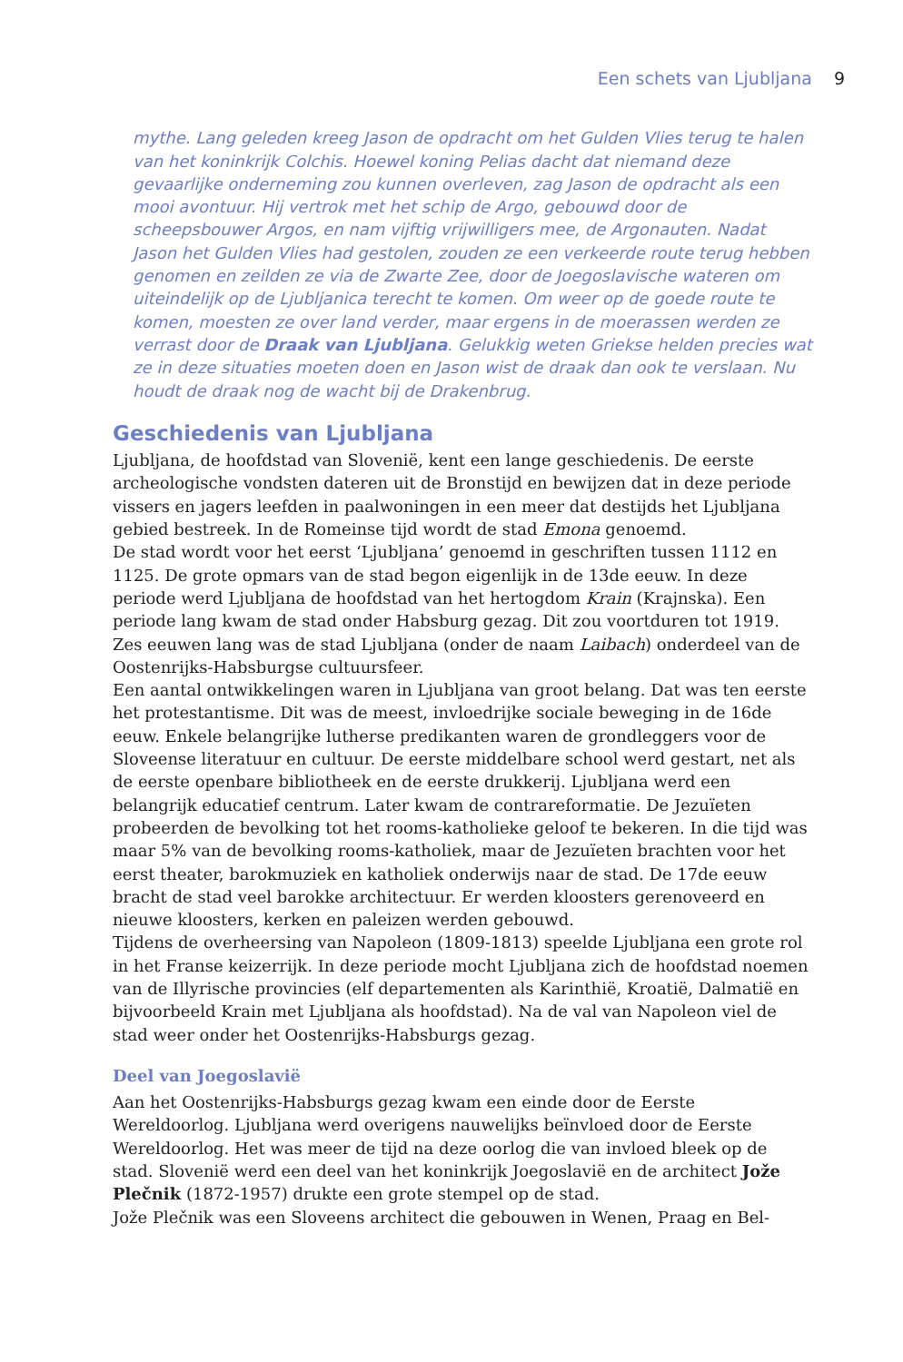Een schets van Ljubljana 9
mythe. Lang geleden kreeg Jason de opdracht om het Gulden Vlies terug te halen van het koninkrijk Colchis. Hoewel koning Pelias dacht dat niemand deze gevaarlijke onderneming zou kunnen overleven, zag Jason de opdracht als een mooi avontuur. Hij vertrok met het schip de Argo, gebouwd door de scheepsbouwer Argos, en nam vijftig vrijwilligers mee, de Argonauten. Nadat Jason het Gulden Vlies had gestolen, zouden ze een verkeerde route terug hebben genomen en zeilden ze via de Zwarte Zee, door de Joegoslavische wateren om uiteindelijk op de Ljubljanica terecht te komen. Om weer op de goede route te komen, moesten ze over land verder, maar ergens in de moerassen werden ze verrast door de Draak van Ljubljana. Gelukkig weten Griekse helden precies wat ze in deze situaties moeten doen en Jason wist de draak dan ook te verslaan. Nu houdt de draak nog de wacht bij de Drakenbrug.
Geschiedenis van Ljubljana
Ljubljana, de hoofdstad van Slovenië, kent een lange geschiedenis. De eerste archeologische vondsten dateren uit de Bronstijd en bewijzen dat in deze periode vissers en jagers leefden in paalwoningen in een meer dat destijds het Ljubljana gebied bestreek. In de Romeinse tijd wordt de stad Emona genoemd.
De stad wordt voor het eerst ‘Ljubljana’ genoemd in geschriften tussen 1112 en 1125. De grote opmars van de stad begon eigenlijk in de 13de eeuw. In deze periode werd Ljubljana de hoofdstad van het hertogdom Krain (Krajnska). Een periode lang kwam de stad onder Habsburg gezag. Dit zou voortduren tot 1919. Zes eeuwen lang was de stad Ljubljana (onder de naam Laibach) onderdeel van de Oostenrijks-Habsburgse cultuursfeer.
Een aantal ontwikkelingen waren in Ljubljana van groot belang. Dat was ten eerste het protestantisme. Dit was de meest, invloedrijke sociale beweging in de 16de eeuw. Enkele belangrijke lutherse predikanten waren de grondleggers voor de Sloveense literatuur en cultuur. De eerste middelbare school werd gestart, net als de eerste openbare bibliotheek en de eerste drukkerij. Ljubljana werd een belangrijk educatief centrum. Later kwam de contrareformatie. De Jezuïeten probeerden de bevolking tot het rooms-katholieke geloof te bekeren. In die tijd was maar 5% van de bevolking rooms-katholiek, maar de Jezuïeten brachten voor het eerst theater, barokmuziek en katholiek onderwijs naar de stad. De 17de eeuw bracht de stad veel barokke architectuur. Er werden kloosters gerenoveerd en nieuwe kloosters, kerken en paleizen werden gebouwd.
Tijdens de overheersing van Napoleon (1809-1813) speelde Ljubljana een grote rol in het Franse keizerrijk. In deze periode mocht Ljubljana zich de hoofdstad noemen van de Illyrische provincies (elf departementen als Karinthië, Kroatië, Dalmatië en bijvoorbeeld Krain met Ljubljana als hoofdstad). Na de val van Napoleon viel de stad weer onder het Oostenrijks-Habsburgs gezag.
Deel van Joegoslavië
Aan het Oostenrijks-Habsburgs gezag kwam een einde door de Eerste Wereldoorlog. Ljubljana werd overigens nauwelijks beïnvloed door de Eerste Wereldoorlog. Het was meer de tijd na deze oorlog die van invloed bleek op de stad. Slovenië werd een deel van het koninkrijk Joegoslavië en de architect Jože Plečnik (1872-1957) drukte een grote stempel op de stad.
Jože Plečnik was een Sloveens architect die gebouwen in Wenen, Praag en Bel-